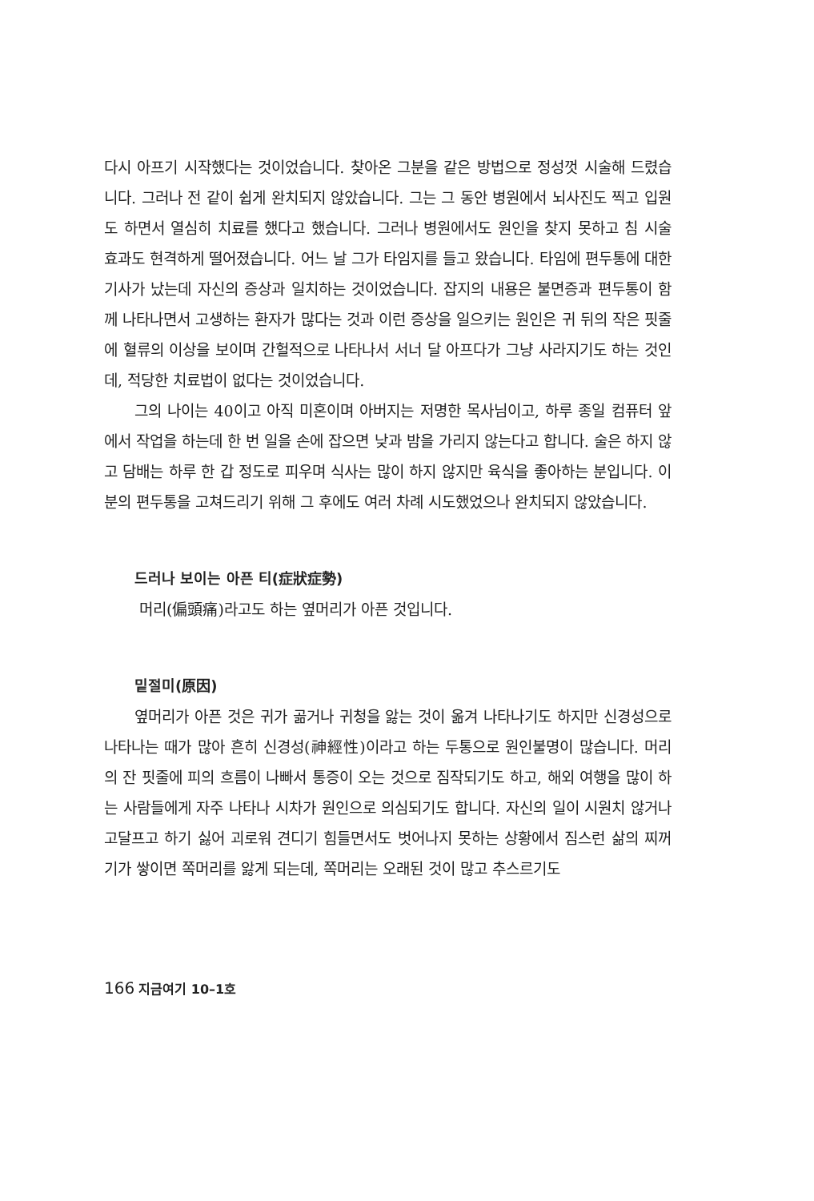다시 아프기 시작했다는 것이었습니다. 찾아온 그분을 같은 방법으로 정성껏 시술해 드렸습니다. 그러나 전 같이 쉽게 완치되지 않았습니다. 그는 그 동안 병원에서 뇌사진도 찍고 입원도 하면서 열심히 치료를 했다고 했습니다. 그러나 병원에서도 원인을 찾지 못하고 침 시술 효과도 현격하게 떨어졌습니다. 어느 날 그가 타임지를 들고 왔습니다. 타임에 편두통에 대한 기사가 났는데 자신의 증상과 일치하는 것이었습니다. 잡지의 내용은 불면증과 편두통이 함께 나타나면서 고생하는 환자가 많다는 것과 이런 증상을 일으키는 원인은 귀 뒤의 작은 핏줄에 혈류의 이상을 보이며 간헐적으로 나타나서 서너 달 아프다가 그냥 사라지기도 하는 것인데, 적당한 치료법이 없다는 것이었습니다.
그의 나이는 40이고 아직 미혼이며 아버지는 저명한 목사님이고, 하루 종일 컴퓨터 앞에서 작업을 하는데 한 번 일을 손에 잡으면 낮과 밤을 가리지 않는다고 합니다. 술은 하지 않고 담배는 하루 한 갑 정도로 피우며 식사는 많이 하지 않지만 육식을 좋아하는 분입니다. 이분의 편두통을 고쳐드리기 위해 그 후에도 여러 차례 시도했었으나 완치되지 않았습니다.
드러나 보이는 아픈 티(症狀症勢)
머리(偏頭痛)라고도 하는 옆머리가 아픈 것입니다.
밑절미(原因)
옆머리가 아픈 것은 귀가 곪거나 귀청을 앓는 것이 옮겨 나타나기도 하지만 신경성으로 나타나는 때가 많아 흔히 신경성(神經性)이라고 하는 두통으로 원인불명이 많습니다. 머리의 잔 핏줄에 피의 흐름이 나빠서 통증이 오는 것으로 짐작되기도 하고, 해외 여행을 많이 하는 사람들에게 자주 나타나 시차가 원인으로 의심되기도 합니다. 자신의 일이 시원치 않거나 고달프고 하기 싫어 괴로워 견디기 힘들면서도 벗어나지 못하는 상황에서 짐스런 삶의 찌꺼기가 쌓이면 쪽머리를 앓게 되는데, 쪽머리는 오래된 것이 많고 추스르기도
166 지금여기 10–1호